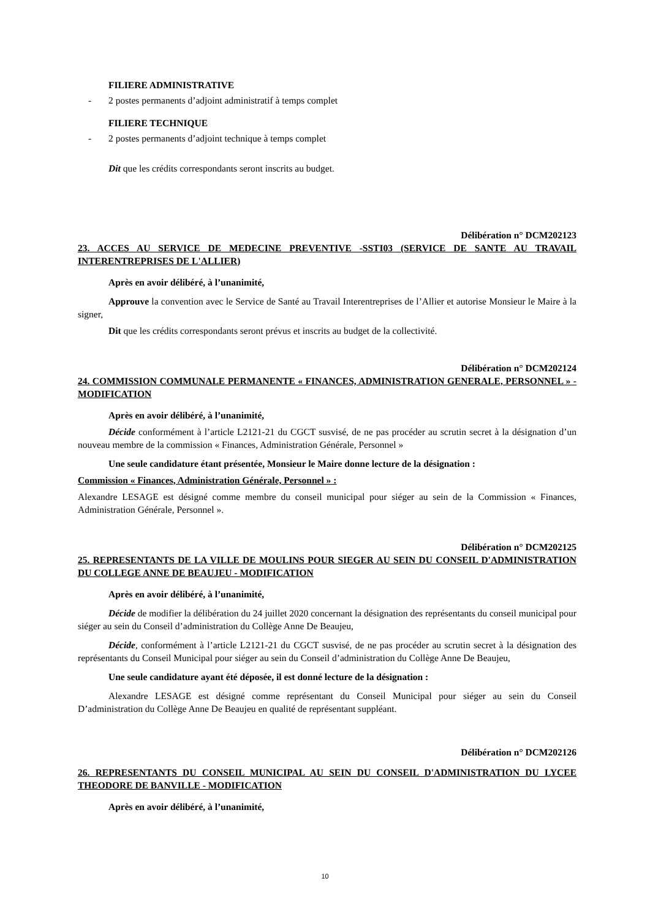FILIERE ADMINISTRATIVE
- 2 postes permanents d’adjoint administratif à temps complet
FILIERE TECHNIQUE
- 2 postes permanents d’adjoint technique à temps complet
Dit que les crédits correspondants seront inscrits au budget.
Délibération n° DCM202123
23. ACCES AU SERVICE DE MEDECINE PREVENTIVE -SSTI03 (SERVICE DE SANTE AU TRAVAIL INTERENTREPRISES DE L'ALLIER)
Après en avoir délibéré, à l’unanimité,
Approuve la convention avec le Service de Santé au Travail Interentreprises de l’Allier et autorise Monsieur le Maire à la signer,
Dit que les crédits correspondants seront prévus et inscrits au budget de la collectivité.
Délibération n° DCM202124
24. COMMISSION COMMUNALE PERMANENTE « FINANCES, ADMINISTRATION GENERALE, PERSONNEL » - MODIFICATION
Après en avoir délibéré, à l’unanimité,
Décide conformément à l’article L2121-21 du CGCT susvisé, de ne pas procéder au scrutin secret à la désignation d’un nouveau membre de la commission « Finances, Administration Générale, Personnel »
Une seule candidature étant présentée, Monsieur le Maire donne lecture de la désignation :
Commission « Finances, Administration Générale, Personnel » :
Alexandre LESAGE est désigné comme membre du conseil municipal pour siéger au sein de la Commission « Finances, Administration Générale, Personnel ».
Délibération n° DCM202125
25. REPRESENTANTS DE LA VILLE DE MOULINS POUR SIEGER AU SEIN DU CONSEIL D'ADMINISTRATION DU COLLEGE ANNE DE BEAUJEU - MODIFICATION
Après en avoir délibéré, à l’unanimité,
Décide de modifier la délibération du 24 juillet 2020 concernant la désignation des représentants du conseil municipal pour siéger au sein du Conseil d’administration du Collège Anne De Beaujeu,
Décide, conformément à l’article L2121-21 du CGCT susvisé, de ne pas procéder au scrutin secret à la désignation des représentants du Conseil Municipal pour siéger au sein du Conseil d’administration du Collège Anne De Beaujeu,
Une seule candidature ayant été déposée, il est donné lecture de la désignation :
Alexandre LESAGE est désigné comme représentant du Conseil Municipal pour siéger au sein du Conseil D’administration du Collège Anne De Beaujeu en qualité de représentant suppléant.
Délibération n° DCM202126
26. REPRESENTANTS DU CONSEIL MUNICIPAL AU SEIN DU CONSEIL D'ADMINISTRATION DU LYCEE THEODORE DE BANVILLE - MODIFICATION
Après en avoir délibéré, à l’unanimité,
10